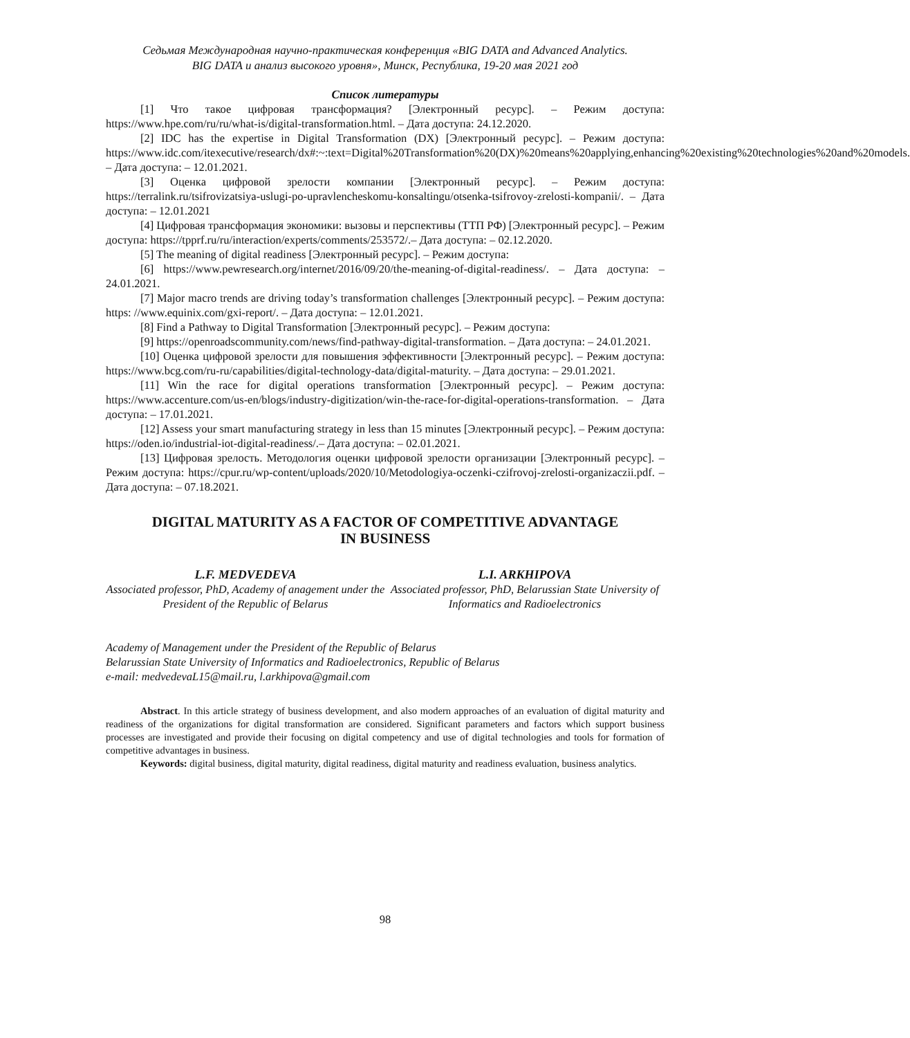Седьмая Международная научно-практическая конференция «BIG DATA and Advanced Analytics.
BIG DATA и анализ высокого уровня», Минск, Республика, 19-20 мая 2021 год
Список литературы
[1] Что такое цифровая трансформация? [Электронный ресурс]. – Режим доступа: https://www.hpe.com/ru/ru/what-is/digital-transformation.html. – Дата доступа: 24.12.2020.
[2] IDC has the expertise in Digital Transformation (DX) [Электронный ресурс]. – Режим доступа: https://www.idc.com/itexecutive/research/dx#:~:text=Digital%20Transformation%20(DX)%20means%20applying,enhancing%20existing%20technologies%20and%20models. – Дата доступа: – 12.01.2021.
[3] Оценка цифровой зрелости компании [Электронный ресурс]. – Режим доступа: https://terralink.ru/tsifrovizatsiya-uslugi-po-upravlencheskomu-konsaltingu/otsenka-tsifrovoy-zrelosti-kompanii/. – Дата доступа: – 12.01.2021
[4] Цифровая трансформация экономики: вызовы и перспективы (ТТП РФ) [Электронный ресурс]. – Режим доступа: https://tpprf.ru/ru/interaction/experts/comments/253572/.– Дата доступа: – 02.12.2020.
[5] The meaning of digital readiness [Электронный ресурс]. – Режим доступа:
[6] https://www.pewresearch.org/internet/2016/09/20/the-meaning-of-digital-readiness/. – Дата доступа: – 24.01.2021.
[7] Major macro trends are driving today’s transformation challenges [Электронный ресурс]. – Режим доступа: https: //www.equinix.com/gxi-report/. – Дата доступа: – 12.01.2021.
[8] Find a Pathway to Digital Transformation [Электронный ресурс]. – Режим доступа:
[9] https://openroadscommunity.com/news/find-pathway-digital-transformation. – Дата доступа: – 24.01.2021.
[10] Оценка цифровой зрелости для повышения эффективности [Электронный ресурс]. – Режим доступа: https://www.bcg.com/ru-ru/capabilities/digital-technology-data/digital-maturity. – Дата доступа: – 29.01.2021.
[11] Win the race for digital operations transformation [Электронный ресурс]. – Режим доступа: https://www.accenture.com/us-en/blogs/industry-digitization/win-the-race-for-digital-operations-transformation. – Дата доступа: – 17.01.2021.
[12] Assess your smart manufacturing strategy in less than 15 minutes [Электронный ресурс]. – Режим доступа: https://oden.io/industrial-iot-digital-readiness/.– Дата доступа: – 02.01.2021.
[13] Цифровая зрелость. Методология оценки цифровой зрелости организации [Электронный ресурс]. – Режим доступа: https://cpur.ru/wp-content/uploads/2020/10/Metodologiya-oczenki-czifrovoj-zrelosti-organizaczii.pdf. – Дата доступа: – 07.18.2021.
DIGITAL MATURITY AS A FACTOR OF COMPETITIVE ADVANTAGE
IN BUSINESS
L.F. MEDVEDEVA
Associated professor, PhD, Academy of anagement under the President of the Republic of Belarus
L.I. ARKHIPOVA
Associated professor, PhD, Belarussian State University of Informatics and Radioelectronics
Academy of Management under the President of the Republic of Belarus
Belarussian State University of Informatics and Radioelectronics, Republic of Belarus
e-mail: medvedevaL15@mail.ru, l.arkhipova@gmail.com
Abstract. In this article strategy of business development, and also modern approaches of an evaluation of digital maturity and readiness of the organizations for digital transformation are considered. Significant parameters and factors which support business processes are investigated and provide their focusing on digital competency and use of digital technologies and tools for formation of competitive advantages in business.
Keywords: digital business, digital maturity, digital readiness, digital maturity and readiness evaluation, business analytics.
98